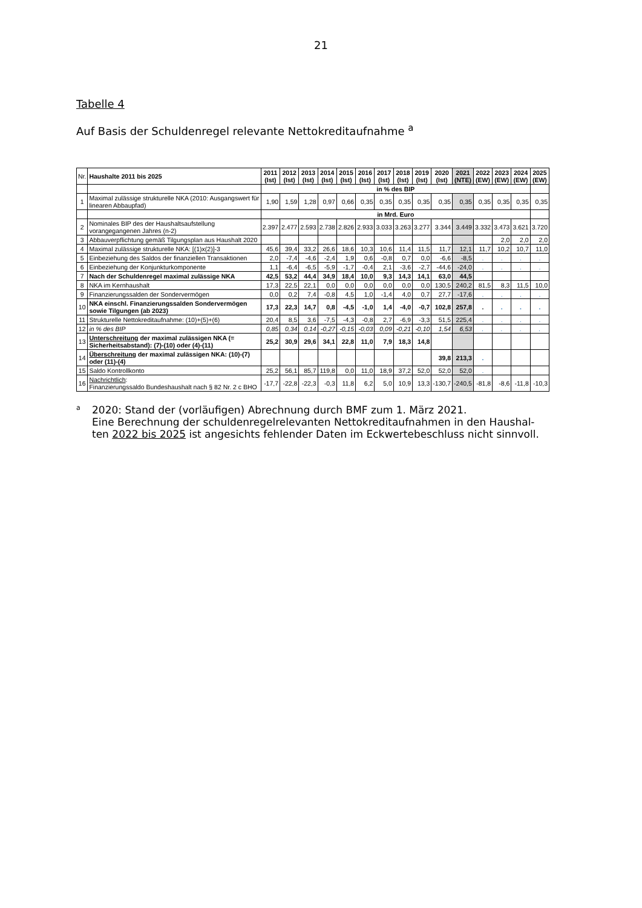21
Tabelle 4
Auf Basis der Schuldenregel relevante Nettokreditaufnahme <sup>a</sup>
| Nr. | Haushalte 2011 bis 2025 | 2011 (Ist) | 2012 (Ist) | 2013 (Ist) | 2014 (Ist) | 2015 (Ist) | 2016 (Ist) | 2017 (Ist) | 2018 (Ist) | 2019 (Ist) | 2020 (Ist) | 2021 (NTE) | 2022 (EW) | 2023 (EW) | 2024 (EW) | 2025 (EW) |
| --- | --- | --- | --- | --- | --- | --- | --- | --- | --- | --- | --- | --- | --- | --- | --- | --- |
| | | in % des BIP | | | | | | | | | | | | | | |
| 1 | Maximal zulässige strukturelle NKA (2010: Ausgangswert für linearen Abbaupfad) | 1,90 | 1,59 | 1,28 | 0,97 | 0,66 | 0,35 | 0,35 | 0,35 | 0,35 | 0,35 | 0,35 | 0,35 | 0,35 | 0,35 | 0,35 |
| | | in Mrd. Euro | | | | | | | | | | | | | | |
| 2 | Nominales BIP des der Haushaltsaufstellung vorangegangenen Jahres (n-2) | 2.397 | 2.477 | 2.593 | 2.738 | 2.826 | 2.933 | 3.033 | 3.263 | 3.277 | 3.344 | 3.449 | 3.332 | 3.473 | 3.621 | 3.720 |
| 3 | Abbauverpflichtung gemäß Tilgungsplan aus Haushalt 2020 | | | | | | | | | | | | | 2,0 | 2,0 | 2,0 |
| 4 | Maximal zulässige strukturelle NKA: [(1)x(2)]-3 | 45,6 | 39,4 | 33,2 | 26,6 | 18,6 | 10,3 | 10,6 | 11,4 | 11,5 | 11,7 | 12,1 | 11,7 | 10,2 | 10,7 | 11,0 |
| 5 | Einbeziehung des Saldos der finanziellen Transaktionen | 2,0 | -7,4 | -4,6 | -2,4 | 1,9 | 0,6 | -0,8 | 0,7 | 0,0 | -6,6 | -8,5 | . | . | . | . |
| 6 | Einbeziehung der Konjunkturkomponente | 1,1 | -6,4 | -6,5 | -5,9 | -1,7 | -0,4 | 2,1 | -3,6 | -2,7 | -44,6 | -24,0 | . | . | . | . |
| 7 | Nach der Schuldenregel maximal zulässige NKA | 42,5 | 53,2 | 44,4 | 34,9 | 18,4 | 10,0 | 9,3 | 14,3 | 14,1 | 63,0 | 44,5 | | | | |
| 8 | NKA im Kernhaushalt | 17,3 | 22,5 | 22,1 | 0,0 | 0,0 | 0,0 | 0,0 | 0,0 | 0,0 | 130,5 | 240,2 | 81,5 | 8,3 | 11,5 | 10,0 |
| 9 | Finanzierungssalden der Sondervermögen | 0,0 | 0,2 | 7,4 | -0,8 | 4,5 | 1,0 | -1,4 | 4,0 | 0,7 | 27,7 | -17,6 | . | . | . | . |
| 10 | NKA einschl. Finanzierungssalden Sondervermögen sowie Tilgungen (ab 2023) | 17,3 | 22,3 | 14,7 | 0,8 | -4,5 | -1,0 | 1,4 | -4,0 | -0,7 | 102,8 | 257,8 | . | . | . | . |
| 11 | Strukturelle Nettokreditaufnahme: (10)+(5)+(6) | 20,4 | 8,5 | 3,6 | -7,5 | -4,3 | -0,8 | 2,7 | -6,9 | -3,3 | 51,5 | 225,4 | . | . | . | . |
| 12 | in % des BIP | 0,85 | 0,34 | 0,14 | -0,27 | -0,15 | -0,03 | 0,09 | -0,21 | -0,10 | 1,54 | 6,53 | . | . | . | . |
| 13 | Unterschreitung der maximal zulässigen NKA (= Sicherheitsabstand): (7)-(10) oder (4)-(11) | 25,2 | 30,9 | 29,6 | 34,1 | 22,8 | 11,0 | 7,9 | 18,3 | 14,8 | | | | | | |
| 14 | Überschreitung der maximal zulässigen NKA: (10)-(7) oder (11)-(4) | | | | | | | | | | 39,8 | 213,3 | . | | | |
| 15 | Saldo Kontrollkonto | 25,2 | 56,1 | 85,7 | 119,8 | 0,0 | 11,0 | 18,9 | 37,2 | 52,0 | 52,0 | 52,0 | . | | | |
| 16 | Nachrichtlich : Finanzierungssaldo Bundeshaushalt nach § 82 Nr. 2 c BHO | -17,7 | -22,8 | -22,3 | -0,3 | 11,8 | 6,2 | 5,0 | 10,9 | 13,3 | -130,7 | -240,5 | -81,8 | -8,6 | -11,8 | -10,3 |
<sup>a</sup>
2020: Stand der (vorläufigen) Abrechnung durch BMF zum 1. März 2021.
Eine Berechnung der schuldenregelrelevanten Nettokreditaufnahmen in den Haushal-
ten 2022 bis 2025 ist angesichts fehlender Daten im Eckwertebeschluss nicht sinnvoll.